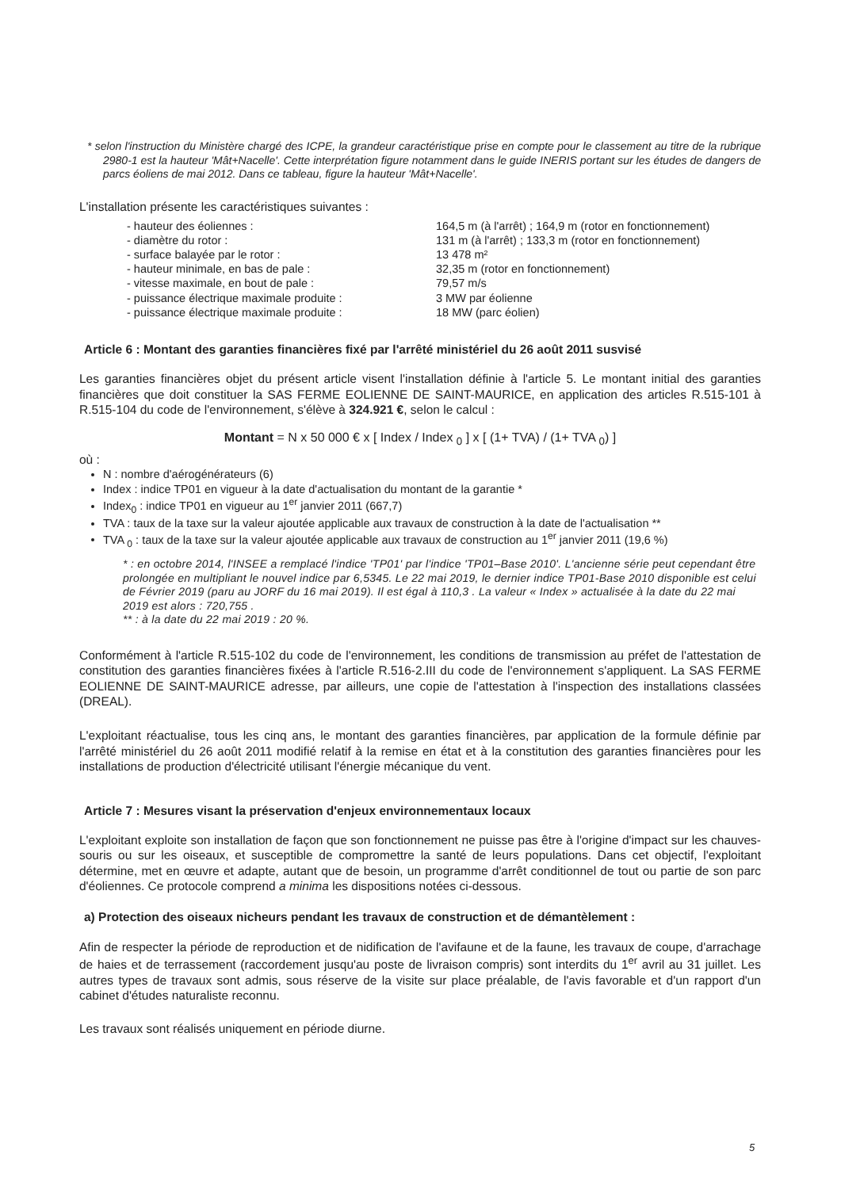* selon l'instruction du Ministère chargé des ICPE, la grandeur caractéristique prise en compte pour le classement au titre de la rubrique 2980-1 est la hauteur 'Mât+Nacelle'. Cette interprétation figure notamment dans le guide INERIS portant sur les études de dangers de parcs éoliens de mai 2012. Dans ce tableau, figure la hauteur 'Mât+Nacelle'.
L'installation présente les caractéristiques suivantes :
| - hauteur des éoliennes : | 164,5 m (à l'arrêt) ; 164,9 m (rotor en fonctionnement) |
| - diamètre du rotor : | 131 m (à l'arrêt) ; 133,3 m (rotor en fonctionnement) |
| - surface balayée par le rotor : | 13 478 m² |
| - hauteur minimale, en bas de pale : | 32,35 m (rotor en fonctionnement) |
| - vitesse maximale, en bout de pale : | 79,57 m/s |
| - puissance électrique maximale produite : | 3 MW par éolienne |
| - puissance électrique maximale produite : | 18 MW (parc éolien) |
Article 6 : Montant des garanties financières fixé par l'arrêté ministériel du 26 août 2011 susvisé
Les garanties financières objet du présent article visent l'installation définie à l'article 5. Le montant initial des garanties financières que doit constituer la SAS FERME EOLIENNE DE SAINT-MAURICE, en application des articles R.515-101 à R.515-104 du code de l'environnement, s'élève à 324.921 €, selon le calcul :
Montant = N x 50 000 € x [ Index / Index <sub>0</sub> ] x [ (1+ TVA) / (1+ TVA <sub>0</sub>) ]
où :
N : nombre d'aérogénérateurs (6)
Index : indice TP01 en vigueur à la date d'actualisation du montant de la garantie *
Index<sub>0</sub> : indice TP01 en vigueur au 1<sup>er</sup> janvier 2011 (667,7)
TVA : taux de la taxe sur la valeur ajoutée applicable aux travaux de construction à la date de l'actualisation **
TVA <sub>0</sub> : taux de la taxe sur la valeur ajoutée applicable aux travaux de construction au 1<sup>er</sup> janvier 2011 (19,6 %)
* : en octobre 2014, l'INSEE a remplacé l'indice 'TP01' par l'indice 'TP01–Base 2010'. L'ancienne série peut cependant être prolongée en multipliant le nouvel indice par 6,5345. Le 22 mai 2019, le dernier indice TP01-Base 2010 disponible est celui de Février 2019 (paru au JORF du 16 mai 2019). Il est égal à 110,3 . La valeur « Index » actualisée à la date du 22 mai 2019 est alors : 720,755 .
** : à la date du 22 mai 2019 : 20 %.
Conformément à l'article R.515-102 du code de l'environnement, les conditions de transmission au préfet de l'attestation de constitution des garanties financières fixées à l'article R.516-2.III du code de l'environnement s'appliquent. La SAS FERME EOLIENNE DE SAINT-MAURICE adresse, par ailleurs, une copie de l'attestation à l'inspection des installations classées (DREAL).
L'exploitant réactualise, tous les cinq ans, le montant des garanties financières, par application de la formule définie par l'arrêté ministériel du 26 août 2011 modifié relatif à la remise en état et à la constitution des garanties financières pour les installations de production d'électricité utilisant l'énergie mécanique du vent.
Article 7 : Mesures visant la préservation d'enjeux environnementaux locaux
L'exploitant exploite son installation de façon que son fonctionnement ne puisse pas être à l'origine d'impact sur les chauves-souris ou sur les oiseaux, et susceptible de compromettre la santé de leurs populations. Dans cet objectif, l'exploitant détermine, met en œuvre et adapte, autant que de besoin, un programme d'arrêt conditionnel de tout ou partie de son parc d'éoliennes. Ce protocole comprend a minima les dispositions notées ci-dessous.
a) Protection des oiseaux nicheurs pendant les travaux de construction et de démantèlement :
Afin de respecter la période de reproduction et de nidification de l'avifaune et de la faune, les travaux de coupe, d'arrachage de haies et de terrassement (raccordement jusqu'au poste de livraison compris) sont interdits du 1<sup>er</sup> avril au 31 juillet. Les autres types de travaux sont admis, sous réserve de la visite sur place préalable, de l'avis favorable et d'un rapport d'un cabinet d'études naturaliste reconnu.
Les travaux sont réalisés uniquement en période diurne.
5